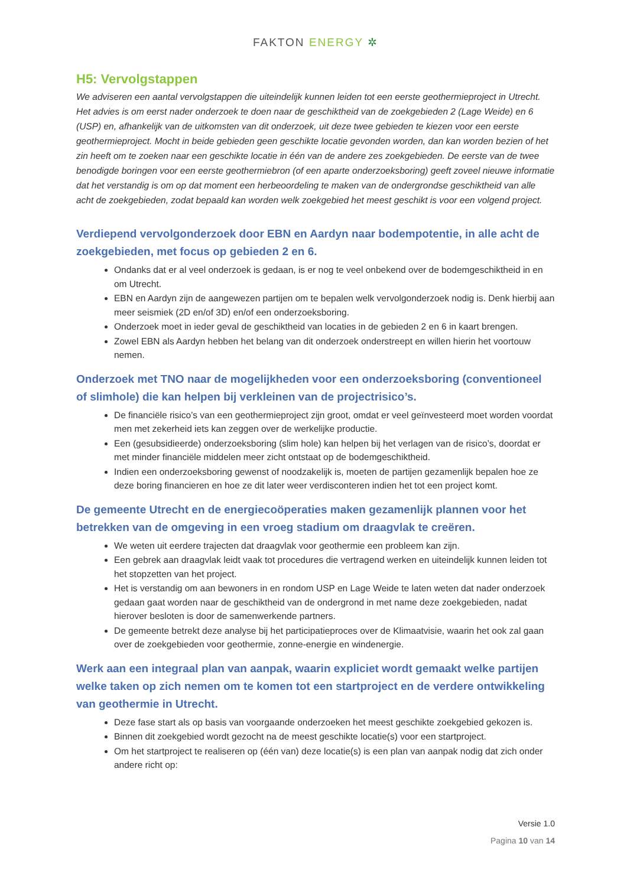FAKTON ENERGY ✲
H5: Vervolgstappen
We adviseren een aantal vervolgstappen die uiteindelijk kunnen leiden tot een eerste geothermieproject in Utrecht. Het advies is om eerst nader onderzoek te doen naar de geschiktheid van de zoekgebieden 2 (Lage Weide) en 6 (USP) en, afhankelijk van de uitkomsten van dit onderzoek, uit deze twee gebieden te kiezen voor een eerste geothermieproject. Mocht in beide gebieden geen geschikte locatie gevonden worden, dan kan worden bezien of het zin heeft om te zoeken naar een geschikte locatie in één van de andere zes zoekgebieden. De eerste van de twee benodigde boringen voor een eerste geothermiebron (of een aparte onderzoeksboring) geeft zoveel nieuwe informatie dat het verstandig is om op dat moment een herbeoordeling te maken van de ondergrondse geschiktheid van alle acht de zoekgebieden, zodat bepaald kan worden welk zoekgebied het meest geschikt is voor een volgend project.
Verdiepend vervolgonderzoek door EBN en Aardyn naar bodempotentie, in alle acht de zoekgebieden, met focus op gebieden 2 en 6.
Ondanks dat er al veel onderzoek is gedaan, is er nog te veel onbekend over de bodemgeschiktheid in en om Utrecht.
EBN en Aardyn zijn de aangewezen partijen om te bepalen welk vervolgonderzoek nodig is. Denk hierbij aan meer seismiek (2D en/of 3D) en/of een onderzoeksboring.
Onderzoek moet in ieder geval de geschiktheid van locaties in de gebieden 2 en 6 in kaart brengen.
Zowel EBN als Aardyn hebben het belang van dit onderzoek onderstreept en willen hierin het voortouw nemen.
Onderzoek met TNO naar de mogelijkheden voor een onderzoeksboring (conventioneel of slimhole) die kan helpen bij verkleinen van de projectrisico’s.
De financiële risico’s van een geothermieproject zijn groot, omdat er veel geïnvesteerd moet worden voordat men met zekerheid iets kan zeggen over de werkelijke productie.
Een (gesubsidieerde) onderzoeksboring (slim hole) kan helpen bij het verlagen van de risico’s, doordat er met minder financiële middelen meer zicht ontstaat op de bodemgeschiktheid.
Indien een onderzoeksboring gewenst of noodzakelijk is, moeten de partijen gezamenlijk bepalen hoe ze deze boring financieren en hoe ze dit later weer verdisconteren indien het tot een project komt.
De gemeente Utrecht en de energiecoöperaties maken gezamenlijk plannen voor het betrekken van de omgeving in een vroeg stadium om draagvlak te creëren.
We weten uit eerdere trajecten dat draagvlak voor geothermie een probleem kan zijn.
Een gebrek aan draagvlak leidt vaak tot procedures die vertragend werken en uiteindelijk kunnen leiden tot het stopzetten van het project.
Het is verstandig om aan bewoners in en rondom USP en Lage Weide te laten weten dat nader onderzoek gedaan gaat worden naar de geschiktheid van de ondergrond in met name deze zoekgebieden, nadat hierover besloten is door de samenwerkende partners.
De gemeente betrekt deze analyse bij het participatieproces over de Klimaatvisie, waarin het ook zal gaan over de zoekgebieden voor geothermie, zonne-energie en windenergie.
Werk aan een integraal plan van aanpak, waarin expliciet wordt gemaakt welke partijen welke taken op zich nemen om te komen tot een startproject en de verdere ontwikkeling van geothermie in Utrecht.
Deze fase start als op basis van voorgaande onderzoeken het meest geschikte zoekgebied gekozen is.
Binnen dit zoekgebied wordt gezocht na de meest geschikte locatie(s) voor een startproject.
Om het startproject te realiseren op (één van) deze locatie(s) is een plan van aanpak nodig dat zich onder andere richt op:
Versie 1.0
Pagina 10 van 14